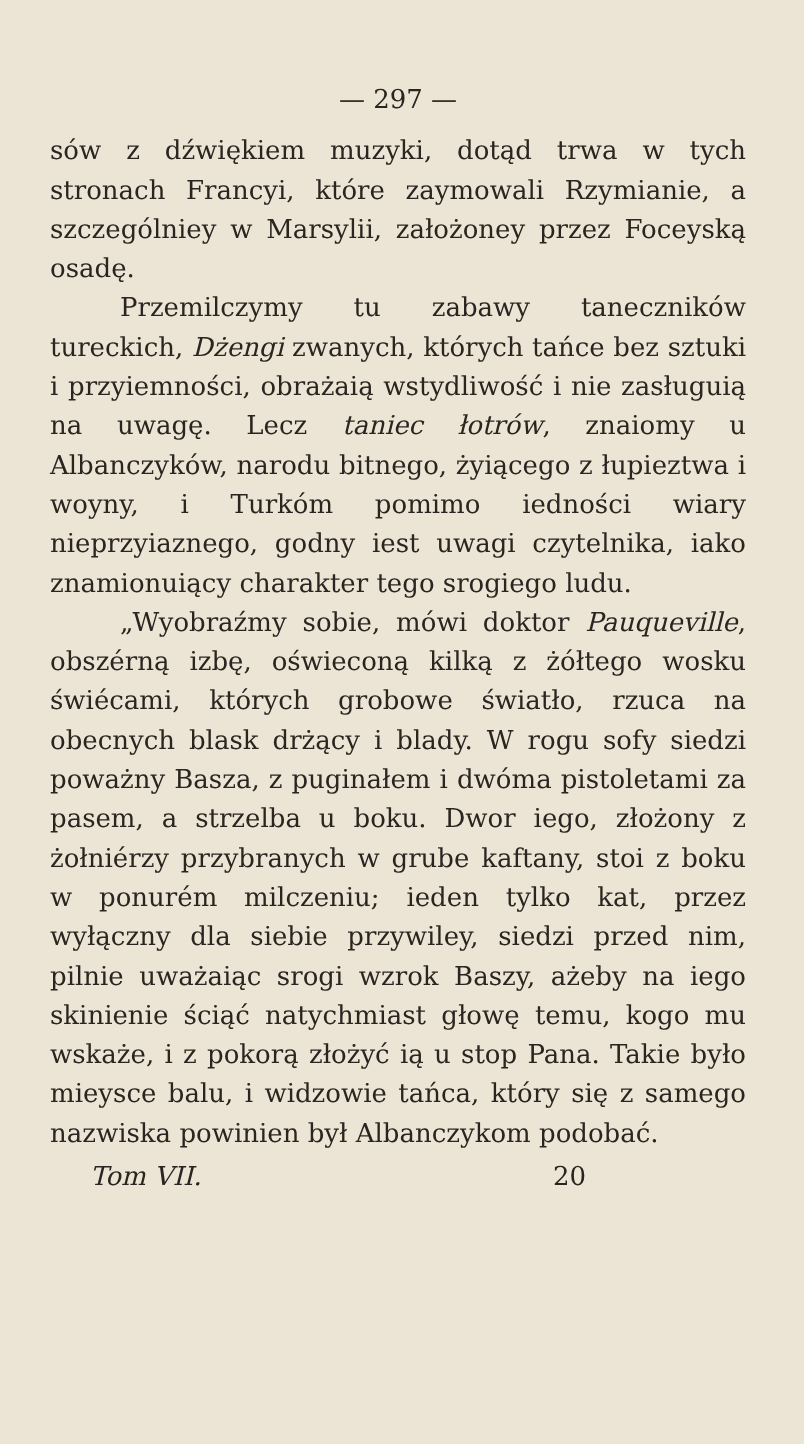— 297 —
sów z dźwiękiem muzyki, dotąd trwa w tych stronach Francyi, które zaymowali Rzymianie, a szczególniey w Marsylii, założoney przez Foceyską osadę.
Przemilczymy tu zabawy taneczników tureckich, Dżengi zwanych, których tańce bez sztuki i przyiemności, obrażaią wstydliwość i nie zasługuią na uwagę. Lecz taniec łotrów, znaiomy u Albanczyków, narodu bitnego, żyiącego z łupieztwa i woyny, i Turkóm pomimo iedności wiary nieprzyiaznego, godny iest uwagi czytelnika, iako znamionuiący charakter tego srogiego ludu.
„Wyobraźmy sobie, mówi doktor Pauqueville, obszérną izbę, oświeconą kilką z żółtego wosku świécami, których grobowe światło, rzuca na obecnych blask drżący i blady. W rogu sofy siedzi poważny Basza, z puginałem i dwóma pistoletami za pasem, a strzelba u boku. Dwor iego, złożony z żołniérzy przybranych w grube kaftany, stoi z boku w ponurém milczeniu; ieden tylko kat, przez wyłączny dla siebie przywiley, siedzi przed nim, pilnie uważaiąc srogi wzrok Baszy, ażeby na iego skinienie ściąć natychmiast głowę temu, kogo mu wskaże, i z pokorą złożyć ią u stop Pana. Takie było mieysce balu, i widzowie tańca, który się z samego nazwiska powinien był Albanczykom podobać.
Tom VII. 20